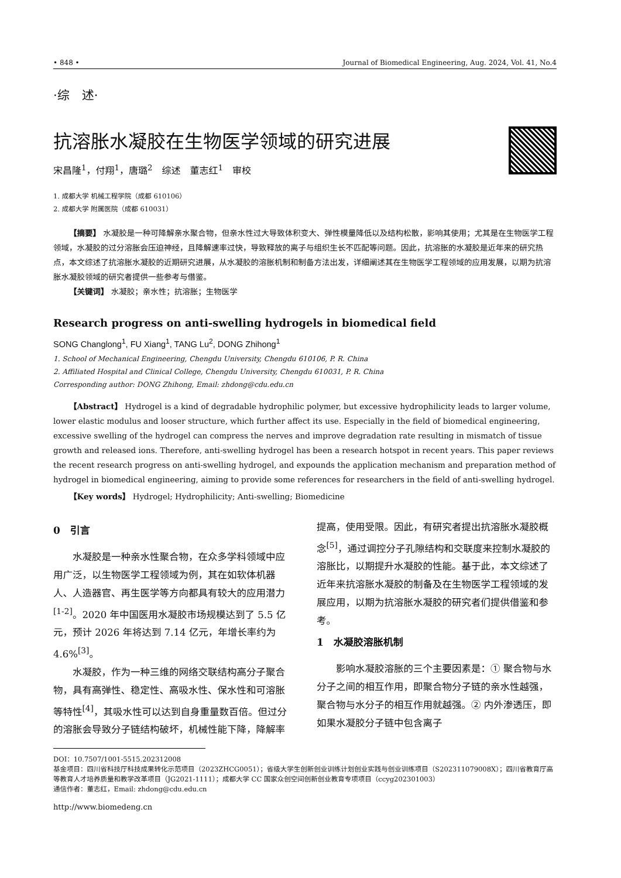• 848 • Journal of Biomedical Engineering, Aug. 2024, Vol. 41, No.4
·综　述·
抗溶胀水凝胶在生物医学领域的研究进展
宋昌隆<sup>1</sup>，付翔<sup>1</sup>，唐璐<sup>2</sup>　综述　董志红<sup>1</sup>　审校
1. 成都大学 机械工程学院（成都 610106）
2. 成都大学 附属医院（成都 610031）
【摘要】 水凝胶是一种可降解亲水聚合物，但亲水性过大导致体积变大、弹性模量降低以及结构松散，影响其使用；尤其是在生物医学工程领域，水凝胶的过分溶胀会压迫神经，且降解速率过快，导致释放的离子与组织生长不匹配等问题。因此，抗溶胀的水凝胶是近年来的研究热点，本文综述了抗溶胀水凝胶的近期研究进展，从水凝胶的溶胀机制和制备方法出发，详细阐述其在生物医学工程领域的应用发展，以期为抗溶胀水凝胶领域的研究者提供一些参考与借鉴。
【关键词】 水凝胶；亲水性；抗溶胀；生物医学
Research progress on anti-swelling hydrogels in biomedical field
SONG Changlong<sup>1</sup>, FU Xiang<sup>1</sup>, TANG Lu<sup>2</sup>, DONG Zhihong<sup>1</sup>
1. School of Mechanical Engineering, Chengdu University, Chengdu 610106, P. R. China
2. Affiliated Hospital and Clinical College, Chengdu University, Chengdu 610031, P. R. China
Corresponding author: DONG Zhihong, Email: zhdong@cdu.edu.cn
【Abstract】 Hydrogel is a kind of degradable hydrophilic polymer, but excessive hydrophilicity leads to larger volume, lower elastic modulus and looser structure, which further affect its use. Especially in the field of biomedical engineering, excessive swelling of the hydrogel can compress the nerves and improve degradation rate resulting in mismatch of tissue growth and released ions. Therefore, anti-swelling hydrogel has been a research hotspot in recent years. This paper reviews the recent research progress on anti-swelling hydrogel, and expounds the application mechanism and preparation method of hydrogel in biomedical engineering, aiming to provide some references for researchers in the field of anti-swelling hydrogel.
【Key words】 Hydrogel; Hydrophilicity; Anti-swelling; Biomedicine
0　引言
水凝胶是一种亲水性聚合物，在众多学科领域中应用广泛，以生物医学工程领域为例，其在如软体机器人、人造器官、再生医学等方向都具有较大的应用潜力<sup>[1-2]</sup>。2020 年中国医用水凝胶市场规模达到了 5.5 亿元，预计 2026 年将达到 7.14 亿元，年增长率约为 4.6%<sup>[3]</sup>。
水凝胶，作为一种三维的网络交联结构高分子聚合物，具有高弹性、稳定性、高吸水性、保水性和可溶胀等特性<sup>[4]</sup>，其吸水性可以达到自身重量数百倍。但过分的溶胀会导致分子链结构破坏，机械性能下降，降解率提高，使用受限。因此，有研究者提出抗溶胀水凝胶概念<sup>[5]</sup>，通过调控分子孔隙结构和交联度来控制水凝胶的溶胀比，以期提升水凝胶的性能。基于此，本文综述了近年来抗溶胀水凝胶的制备及在生物医学工程领域的发展应用，以期为抗溶胀水凝胶的研究者们提供借鉴和参考。
1　水凝胶溶胀机制
影响水凝胶溶胀的三个主要因素是：① 聚合物与水分子之间的相互作用，即聚合物分子链的亲水性越强，聚合物与水分子的相互作用就越强。② 内外渗透压，即如果水凝胶分子链中包含离子
DOI：10.7507/1001-5515.202312008
基金项目：四川省科技厅科技成果转化示范项目（2023ZHCG0051）；省级大学生创新创业训练计划创业实践与创业训练项目（S202311079008X）；四川省教育厅高等教育人才培养质量和教学改革项目（JG2021-1111）；成都大学 CC 国家众创空间创新创业教育专项项目（ccyg202301003）
通信作者：董志红，Email: zhdong@cdu.edu.cn
http://www.biomedeng.cn